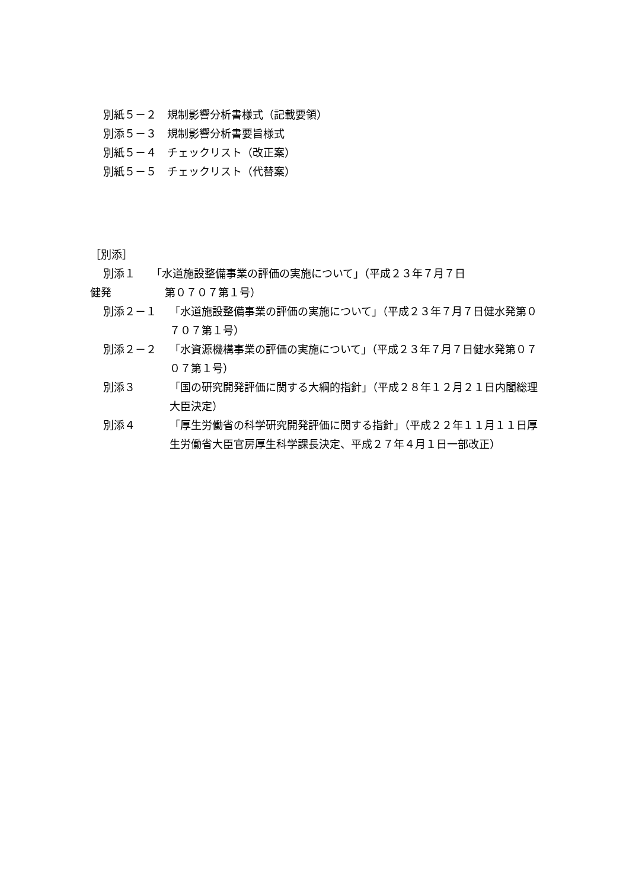別紙５－２　規制影響分析書様式（記載要領）
別添５－３　規制影響分析書要旨様式
別紙５－４　チェックリスト（改正案）
別紙５－５　チェックリスト（代替案）
［別添］
別添１　　「水道施設整備事業の評価の実施について」（平成２３年７月７日
健発　　　　　第０７０７第１号）
別添２－１ 「水道施設整備事業の評価の実施について」（平成２３年７月７日健水発第０７０７第１号）
別添２－２ 「水資源機構事業の評価の実施について」（平成２３年７月７日健水発第０７０７第１号）
別添３ 「国の研究開発評価に関する大綱的指針」（平成２８年１２月２１日内閣総理大臣決定）
別添４ 「厚生労働省の科学研究開発評価に関する指針」（平成２２年１１月１１日厚生労働省大臣官房厚生科学課長決定、平成２７年４月１日一部改正）